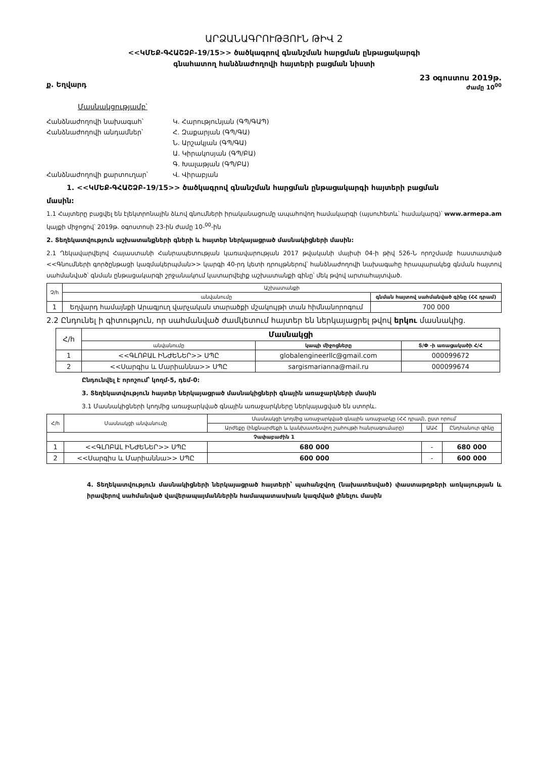ԱՐՁԱՆԱԳՐՈՒԹՅՈՒՆ ԹԻՎ 2
<<ԿՄԵՔ-ԳՀԱՇՁԲ-19/15>> ծածկագրով գնանշման հարցման ընթացակարգի
գնահատող հանձնաժողովի հայտերի բացման նիստի
ք. Եղվարդ
23 օգոստոս 2019թ.
ժամը 10<sup>00</sup>
Մասնակցությամբ՝
Հանձնաժողովի նախագահ՝
Կ. Հարությունյան (ԳՊ/ԳԱՊ)
Հանձնաժողովի անդամներ՝
Հ. Զաքարյան (ԳՊ/ԳԱ)
Ն. Արշակյան (ԳՊ/ԳԱ)
Ա. Կիրակոսյան (ԳՊ/ԲԱ)
Գ. Խալաթյան (ԳՊ/ԲԱ)
Հանձնաժողովի քարտուղար՝
Վ. Վիրաբյան
1. <<ԿՄԵՔ-ԳՀԱՇՁԲ-19/15>> ծածկագրով գնանշման հարցման ընթացակարգի հայտերի բացման
մասին:
1.1 Հայտերը բացվել են էլեկտրոնային ձևով գնումների իրականացումը ապահովող համակարգի (այսուհետև՝ համակարգ)՝ www.armepa.am կայքի միջոցով՝ 2019թ. օգոստոսի 23-ին ժամը 10-<sup>00</sup>-ին
2. Տեղեկատվություն աշխատանքների գների և հայտեր ներկայացրած մասնակիցների մասին:
2.1 Ղեկավարվելով Հայաստանի Հանրապետության կառավարության 2017 թվականի մայիսի 04-ի թիվ 526-Ն որոշմամբ հաստատված <<Գնումների գործընթացի կազմակերպման>> կարգի 40-րդ կետի դրույթներով՝ հանձնաժողովի նախագահը հրապարակեց գնման հայտով սահմանված՝ գնման ընթացակարգի շրջանակում կատարվելիք աշխատանքի գինը՝ մեկ թվով արտահայտված.
| Չ/հ | Աշխատանքի | |
| --- | --- | --- |
| | անվանումը | գնման հայտով սահմանված գինը (ՀՀ դրամ) |
| 1 | Եղվարդ համայնքի Արագյուղ վարչական տարածքի մշակույթի տան հիմնանորոգում | 700 000 |
2.2 Ընդունել ի գիտություն, որ սահմանված ժամկետում հայտեր են ներկայացրել թվով երկու մասնակից.
| Հ/հ | Մասնակցի | | |
| --- | --- | --- | --- |
| | անվանումը | կապի միջոցները | Տ/Փ -ի առացակածի Հ/Հ |
| 1 | <<ԳԼՈԲԱԼ ԻՆԺԵՆԵՐ>> ՍՊԸ | globalengineerllc@gmail.com | 000099672 |
| 2 | <<Սարգիս և Մարիաննա>> ՍՊԸ | sargismarianna@mail.ru | 000099674 |
Ընդունվել է որոշում՝ կողմ-5, դեմ-0:
3. Տեղեկատվություն հայտեր ներկայացրած մասնակիցների գնային առաջարկների մասին
3.1 Մասնակիցների կողմից առաջարկված գնային առաջարկները ներկայացված են ստորև.
| Հ/հ | Մասնակցի անվանումը | Մասնակցի կողմից առաջարկված գնային առաջարկը (ՀՀ դրամ), ըստ որում՝ | | |
| --- | --- | --- | --- | --- |
| | | Արժեքը (ինքնարժեքի և կանխատեսվող շահույթի հանրագումարը) | ԱԱՀ | Ընդհանուր գինը |
| Չափաբաժին 1 | | | | |
| 1 | <<ԳԼՈԲԱԼ ԻՆԺԵՆԵՐ>> ՍՊԸ | 680 000 | - | 680 000 |
| 2 | <<Սարգիս և Մարիաննա>> ՍՊԸ | 600 000 | - | 600 000 |
4. Տեղեկատվություն մասնակիցների ներկայացրած հայտերի՝ պահանջվող (նախատեսված) փաստաթղթերի առկայության և իրավերով սահմանված վավերապայմաններին համապատասխան կազմված լինելու մասին